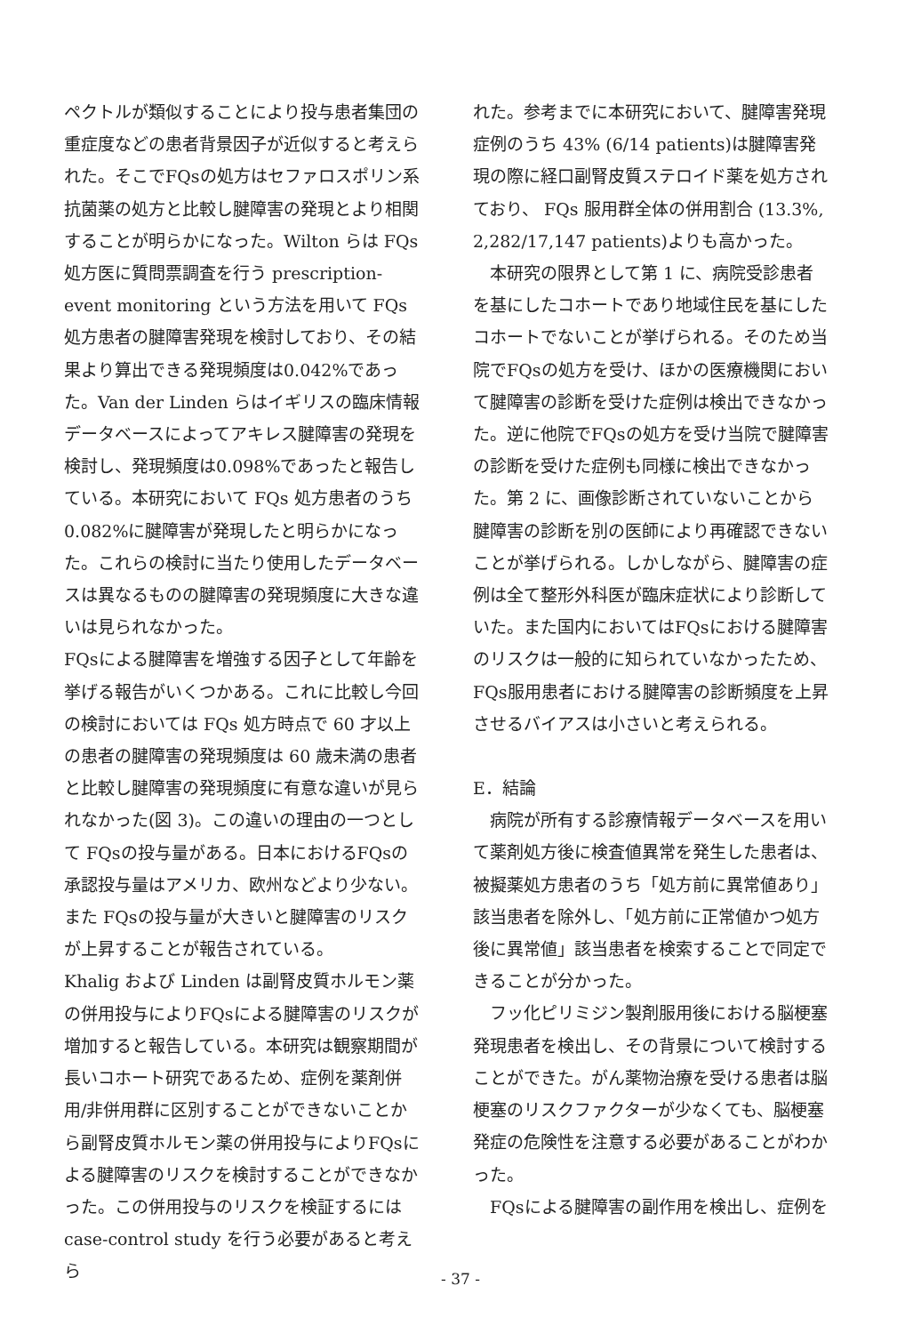ペクトルが類似することにより投与患者集団の重症度などの患者背景因子が近似すると考えられた。そこでFQsの処方はセファロスポリン系抗菌薬の処方と比較し腱障害の発現とより相関することが明らかになった。Wilton らは FQs 処方医に質問票調査を行う prescription-event monitoring という方法を用いて FQs 処方患者の腱障害発現を検討しており、その結果より算出できる発現頻度は0.042%であった。Van der Linden らはイギリスの臨床情報データベースによってアキレス腱障害の発現を検討し、発現頻度は0.098%であったと報告している。本研究において FQs 処方患者のうち 0.082%に腱障害が発現したと明らかになった。これらの検討に当たり使用したデータベースは異なるものの腱障害の発現頻度に大きな違いは見られなかった。
FQsによる腱障害を増強する因子として年齢を挙げる報告がいくつかある。これに比較し今回の検討においては FQs 処方時点で 60 才以上の患者の腱障害の発現頻度は 60 歳未満の患者と比較し腱障害の発現頻度に有意な違いが見られなかった(図 3)。この違いの理由の一つとして FQsの投与量がある。日本におけるFQsの承認投与量はアメリカ、欧州などより少ない。また FQsの投与量が大きいと腱障害のリスクが上昇することが報告されている。
Khalig および Linden は副腎皮質ホルモン薬の併用投与によりFQsによる腱障害のリスクが増加すると報告している。本研究は観察期間が長いコホート研究であるため、症例を薬剤併用/非併用群に区別することができないことから副腎皮質ホルモン薬の併用投与によりFQsによる腱障害のリスクを検討することができなかった。この併用投与のリスクを検証するには case-control study を行う必要があると考えら
れた。参考までに本研究において、腱障害発現症例のうち 43% (6/14 patients)は腱障害発現の際に経口副腎皮質ステロイド薬を処方されており、 FQs 服用群全体の併用割合 (13.3%, 2,282/17,147 patients)よりも高かった。
本研究の限界として第 1 に、病院受診患者を基にしたコホートであり地域住民を基にしたコホートでないことが挙げられる。そのため当院でFQsの処方を受け、ほかの医療機関において腱障害の診断を受けた症例は検出できなかった。逆に他院でFQsの処方を受け当院で腱障害の診断を受けた症例も同様に検出できなかった。第 2 に、画像診断されていないことから腱障害の診断を別の医師により再確認できないことが挙げられる。しかしながら、腱障害の症例は全て整形外科医が臨床症状により診断していた。また国内においてはFQsにおける腱障害のリスクは一般的に知られていなかったため、FQs服用患者における腱障害の診断頻度を上昇させるバイアスは小さいと考えられる。
E．結論
病院が所有する診療情報データベースを用いて薬剤処方後に検査値異常を発生した患者は、被擬薬処方患者のうち「処方前に異常値あり」該当患者を除外し、「処方前に正常値かつ処方後に異常値」該当患者を検索することで同定できることが分かった。
フッ化ピリミジン製剤服用後における脳梗塞発現患者を検出し、その背景について検討することができた。がん薬物治療を受ける患者は脳梗塞のリスクファクターが少なくても、脳梗塞発症の危険性を注意する必要があることがわかった。
FQsによる腱障害の副作用を検出し、症例を
- 37 -